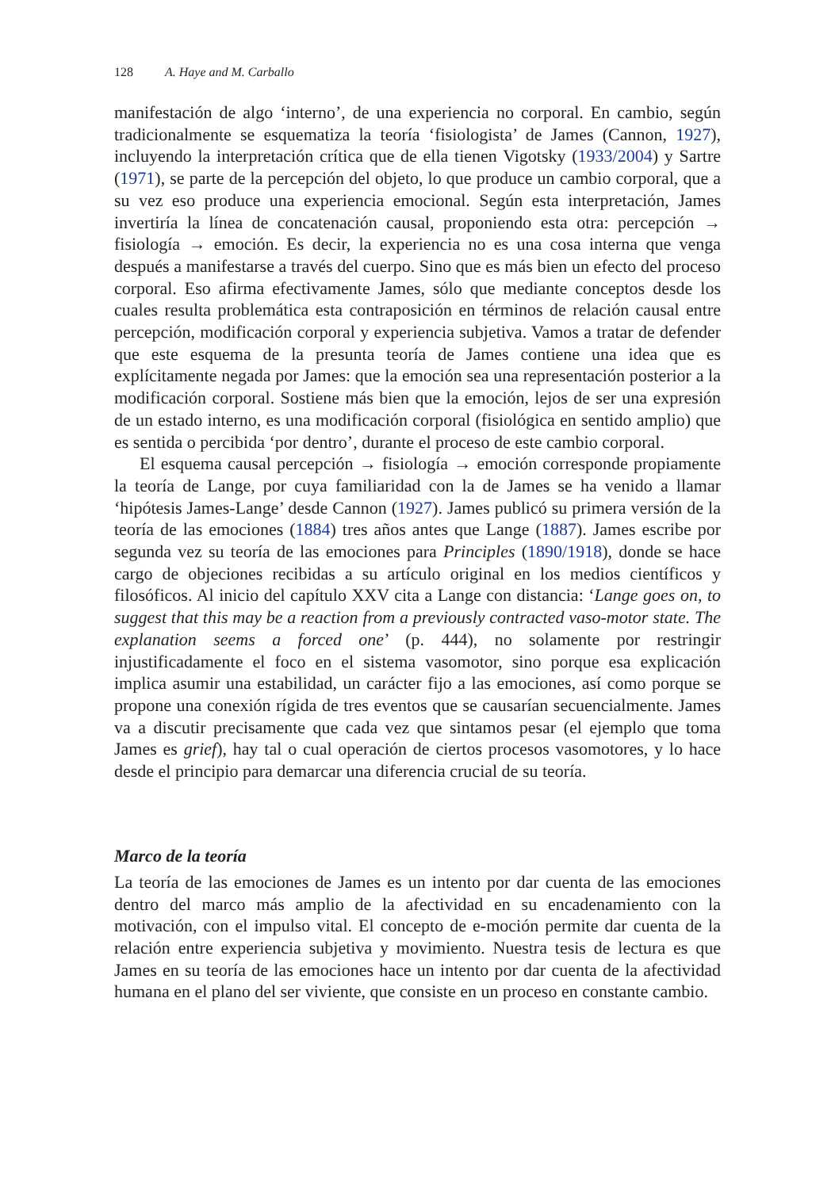128 A. Haye and M. Carballo
manifestación de algo ‘interno’, de una experiencia no corporal. En cambio, según tradicionalmente se esquematiza la teoría ‘fisiologista’ de James (Cannon, 1927), incluyendo la interpretación crítica que de ella tienen Vigotsky (1933/2004) y Sartre (1971), se parte de la percepción del objeto, lo que produce un cambio corporal, que a su vez eso produce una experiencia emocional. Según esta interpretación, James invertiría la línea de concatenación causal, proponiendo esta otra: percepción → fisiología → emoción. Es decir, la experiencia no es una cosa interna que venga después a manifestarse a través del cuerpo. Sino que es más bien un efecto del proceso corporal. Eso afirma efectivamente James, sólo que mediante conceptos desde los cuales resulta problemática esta contraposición en términos de relación causal entre percepción, modificación corporal y experiencia subjetiva. Vamos a tratar de defender que este esquema de la presunta teoría de James contiene una idea que es explícitamente negada por James: que la emoción sea una representación posterior a la modificación corporal. Sostiene más bien que la emoción, lejos de ser una expresión de un estado interno, es una modificación corporal (fisiológica en sentido amplio) que es sentida o percibida ‘por dentro’, durante el proceso de este cambio corporal.
El esquema causal percepción → fisiología → emoción corresponde propiamente la teoría de Lange, por cuya familiaridad con la de James se ha venido a llamar ‘hipótesis James-Lange’ desde Cannon (1927). James publicó su primera versión de la teoría de las emociones (1884) tres años antes que Lange (1887). James escribe por segunda vez su teoría de las emociones para Principles (1890/1918), donde se hace cargo de objeciones recibidas a su artículo original en los medios científicos y filosóficos. Al inicio del capítulo XXV cita a Lange con distancia: ‘Lange goes on, to suggest that this may be a reaction from a previously contracted vaso-motor state. The explanation seems a forced one’ (p. 444), no solamente por restringir injustificadamente el foco en el sistema vasomotor, sino porque esa explicación implica asumir una estabilidad, un carácter fijo a las emociones, así como porque se propone una conexión rígida de tres eventos que se causarían secuencialmente. James va a discutir precisamente que cada vez que sintamos pesar (el ejemplo que toma James es grief), hay tal o cual operación de ciertos procesos vasomotores, y lo hace desde el principio para demarcar una diferencia crucial de su teoría.
Marco de la teoría
La teoría de las emociones de James es un intento por dar cuenta de las emociones dentro del marco más amplio de la afectividad en su encadenamiento con la motivación, con el impulso vital. El concepto de e-moción permite dar cuenta de la relación entre experiencia subjetiva y movimiento. Nuestra tesis de lectura es que James en su teoría de las emociones hace un intento por dar cuenta de la afectividad humana en el plano del ser viviente, que consiste en un proceso en constante cambio.